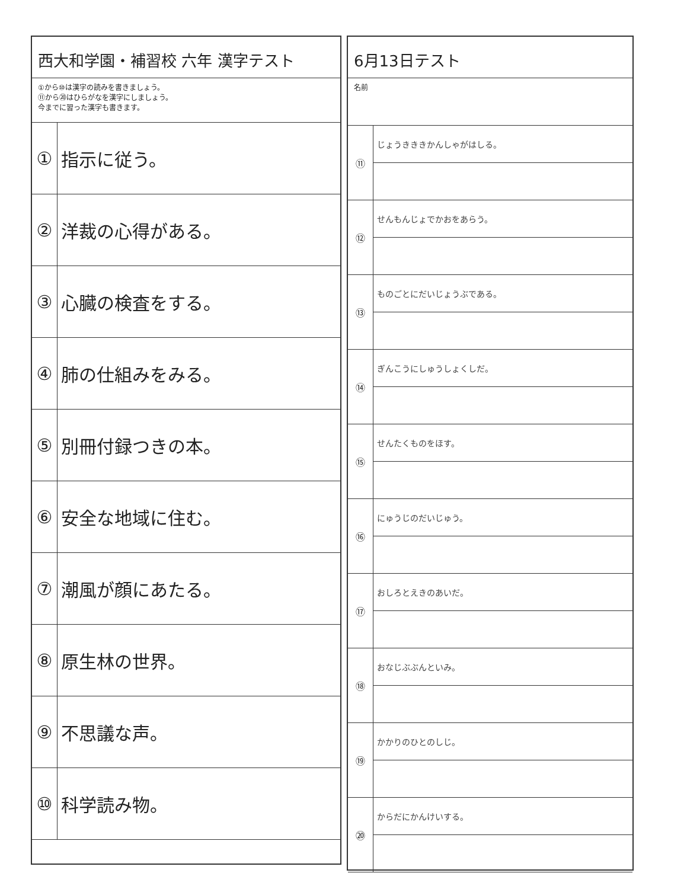西大和学園・補習校 六年 漢字テスト
①から⑩は漢字の読みを書きましょう。
⑪から⑳はひらがなを漢字にしましょう。
今までに習った漢字も書きます。
| ① | 指示に従う。 |
| ② | 洋裁の心得がある。 |
| ③ | 心臓の検査をする。 |
| ④ | 肺の仕組みをみる。 |
| ⑤ | 別冊付録つきの本。 |
| ⑥ | 安全な地域に住む。 |
| ⑦ | 潮風が顔にあたる。 |
| ⑧ | 原生林の世界。 |
| ⑨ | 不思議な声。 |
| ⑩ | 科学読み物。 |
6月13日テスト
名前
| ⑪ | じょうきききかんしゃがはしる。 |
| ⑫ | せんもんじょでかおをあらう。 |
| ⑬ | ものごとにだいじょうぶである。 |
| ⑭ | ぎんこうにしゅうしょくしだ。 |
| ⑮ | せんたくものをほす。 |
| ⑯ | にゅうじのだいじゅう。 |
| ⑰ | おしろとえきのあいだ。 |
| ⑱ | おなじぶぶんといみ。 |
| ⑲ | かかりのひとのしじ。 |
| ⑳ | からだにかんけいする。 |